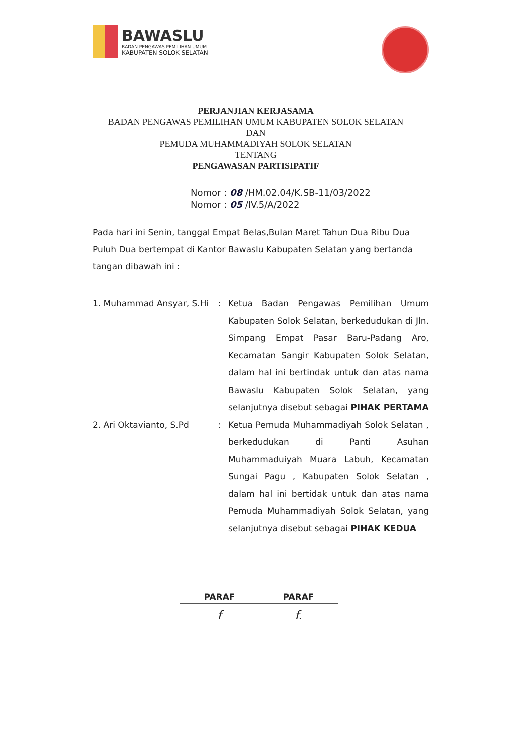BAWASLU
BADAN PENGAWAS PEMILIHAN UMUM
KABUPATEN SOLOK SELATAN
PERJANJIAN KERJASAMA
BADAN PENGAWAS PEMILIHAN UMUM KABUPATEN SOLOK SELATAN
DAN
PEMUDA MUHAMMADIYAH SOLOK SELATAN
TENTANG
PENGAWASAN PARTISIPATIF
Nomor : 08 /HM.02.04/K.SB-11/03/2022
Nomor : 05 /IV.5/A/2022
Pada hari ini Senin, tanggal Empat Belas,Bulan Maret Tahun Dua Ribu Dua Puluh Dua bertempat di Kantor Bawaslu Kabupaten Selatan yang bertanda tangan dibawah ini :
| 1. Muhammad Ansyar, S.Hi | : | Ketua Badan Pengawas Pemilihan Umum Kabupaten Solok Selatan, berkedudukan di Jln. Simpang Empat Pasar Baru-Padang Aro, Kecamatan Sangir Kabupaten Solok Selatan, dalam hal ini bertindak untuk dan atas nama Bawaslu Kabupaten Solok Selatan, yang selanjutnya disebut sebagai PIHAK PERTAMA |
| 2. Ari Oktavianto, S.Pd | : | Ketua Pemuda Muhammadiyah Solok Selatan , berkedudukan di Panti Asuhan Muhammaduiyah Muara Labuh, Kecamatan Sungai Pagu , Kabupaten Solok Selatan , dalam hal ini bertidak untuk dan atas nama Pemuda Muhammadiyah Solok Selatan, yang selanjutnya disebut sebagai PIHAK KEDUA |
| PARAF | PARAF |
| --- | --- |
| f | f. |